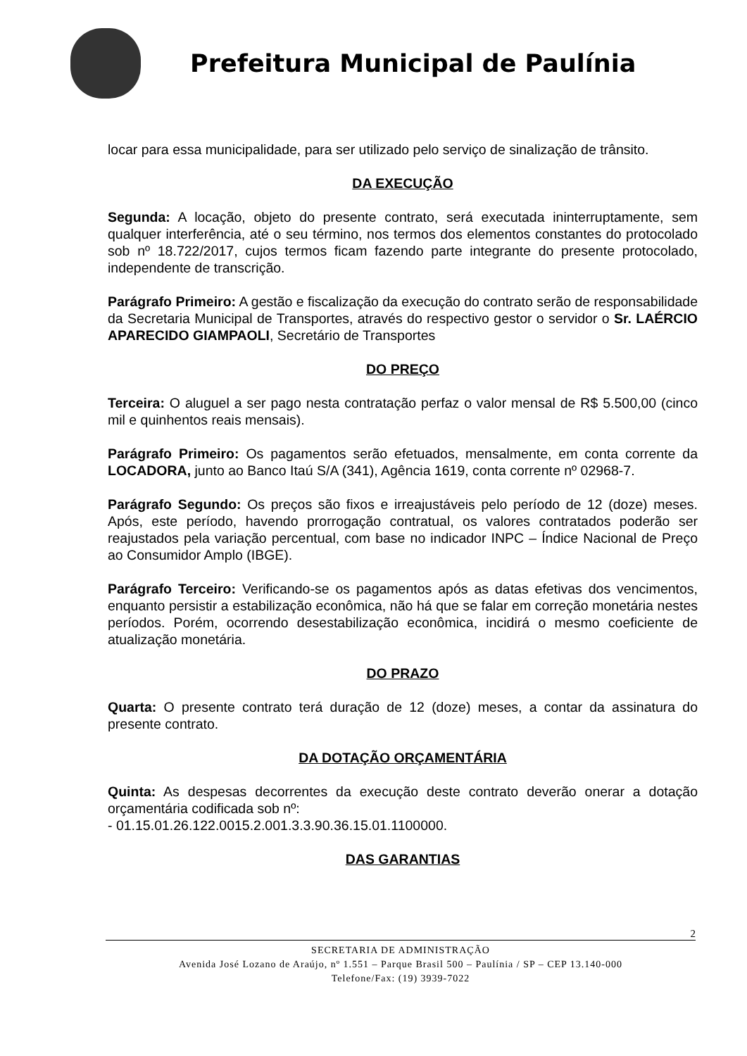Prefeitura Municipal de Paulínia
locar para essa municipalidade, para ser utilizado pelo serviço de sinalização de trânsito.
DA EXECUÇÃO
Segunda: A locação, objeto do presente contrato, será executada ininterruptamente, sem qualquer interferência, até o seu término, nos termos dos elementos constantes do protocolado sob nº 18.722/2017, cujos termos ficam fazendo parte integrante do presente protocolado, independente de transcrição.
Parágrafo Primeiro: A gestão e fiscalização da execução do contrato serão de responsabilidade da Secretaria Municipal de Transportes, através do respectivo gestor o servidor o Sr. LAÉRCIO APARECIDO GIAMPAOLI, Secretário de Transportes
DO PREÇO
Terceira: O aluguel a ser pago nesta contratação perfaz o valor mensal de R$ 5.500,00 (cinco mil e quinhentos reais mensais).
Parágrafo Primeiro: Os pagamentos serão efetuados, mensalmente, em conta corrente da LOCADORA, junto ao Banco Itaú S/A (341), Agência 1619, conta corrente nº 02968-7.
Parágrafo Segundo: Os preços são fixos e irreajustáveis pelo período de 12 (doze) meses. Após, este período, havendo prorrogação contratual, os valores contratados poderão ser reajustados pela variação percentual, com base no indicador INPC – Índice Nacional de Preço ao Consumidor Amplo (IBGE).
Parágrafo Terceiro: Verificando-se os pagamentos após as datas efetivas dos vencimentos, enquanto persistir a estabilização econômica, não há que se falar em correção monetária nestes períodos. Porém, ocorrendo desestabilização econômica, incidirá o mesmo coeficiente de atualização monetária.
DO PRAZO
Quarta: O presente contrato terá duração de 12 (doze) meses, a contar da assinatura do presente contrato.
DA DOTAÇÃO ORÇAMENTÁRIA
Quinta: As despesas decorrentes da execução deste contrato deverão onerar a dotação orçamentária codificada sob nº:
- 01.15.01.26.122.0015.2.001.3.3.90.36.15.01.1100000.
DAS GARANTIAS
2
SECRETARIA DE ADMINISTRAÇÃO
Avenida José Lozano de Araújo, nº 1.551 – Parque Brasil 500 – Paulínia / SP – CEP 13.140-000
Telefone/Fax: (19) 3939-7022